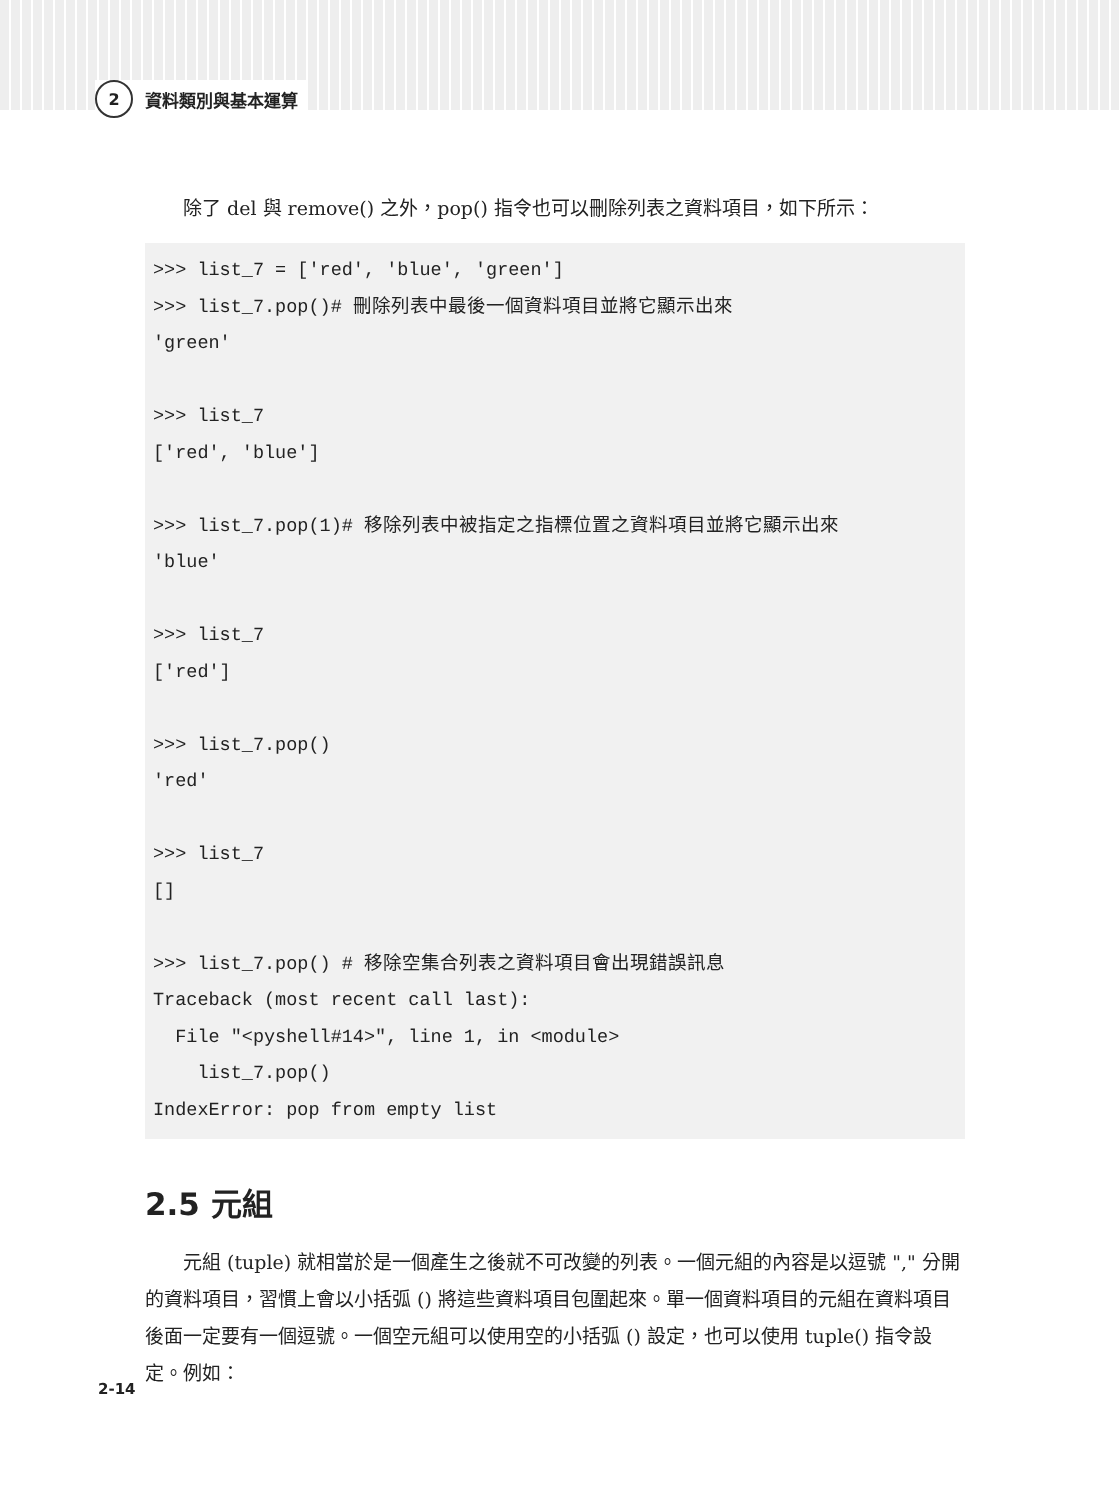2
資料類別與基本運算
除了 del 與 remove() 之外，pop() 指令也可以刪除列表之資料項目，如下所示：
>>> list_7 = ['red', 'blue', 'green']
>>> list_7.pop()# 刪除列表中最後一個資料項目並將它顯示出來
'green'

>>> list_7
['red', 'blue']

>>> list_7.pop(1)# 移除列表中被指定之指標位置之資料項目並將它顯示出來
'blue'

>>> list_7
['red']

>>> list_7.pop()
'red'

>>> list_7
[]

>>> list_7.pop() # 移除空集合列表之資料項目會出現錯誤訊息
Traceback (most recent call last):
  File "<pyshell#14>", line 1, in <module>
    list_7.pop()
IndexError: pop from empty list
2.5 元組
元組 (tuple) 就相當於是一個產生之後就不可改變的列表。一個元組的內容是以逗號 "," 分開的資料項目，習慣上會以小括弧 () 將這些資料項目包圍起來。單一個資料項目的元組在資料項目後面一定要有一個逗號。一個空元組可以使用空的小括弧 () 設定，也可以使用 tuple() 指令設定。例如：
2-14